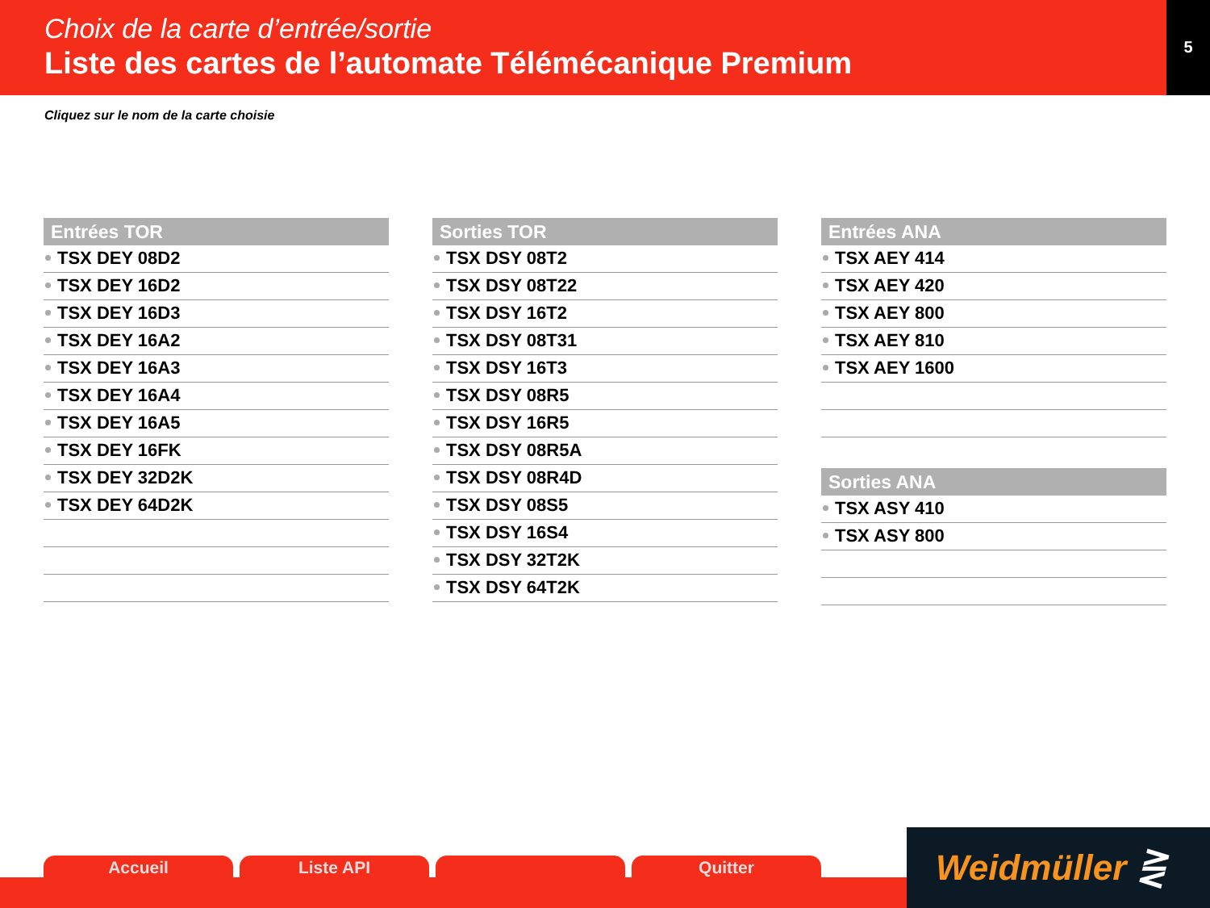Choix de la carte d’entrée/sortie
Liste des cartes de l’automate Télémécanique Premium
5
Cliquez sur le nom de la carte choisie
Entrées TOR
TSX DEY 08D2
TSX DEY 16D2
TSX DEY 16D3
TSX DEY 16A2
TSX DEY 16A3
TSX DEY 16A4
TSX DEY 16A5
TSX DEY 16FK
TSX DEY 32D2K
TSX DEY 64D2K
Sorties TOR
TSX DSY 08T2
TSX DSY 08T22
TSX DSY 16T2
TSX DSY 08T31
TSX DSY 16T3
TSX DSY 08R5
TSX DSY 16R5
TSX DSY 08R5A
TSX DSY 08R4D
TSX DSY 08S5
TSX DSY 16S4
TSX DSY 32T2K
TSX DSY 64T2K
Entrées ANA
TSX AEY 414
TSX AEY 420
TSX AEY 800
TSX AEY 810
TSX AEY 1600
Sorties ANA
TSX ASY 410
TSX ASY 800
Accueil Liste API Quitter
Weidmüller ⋛